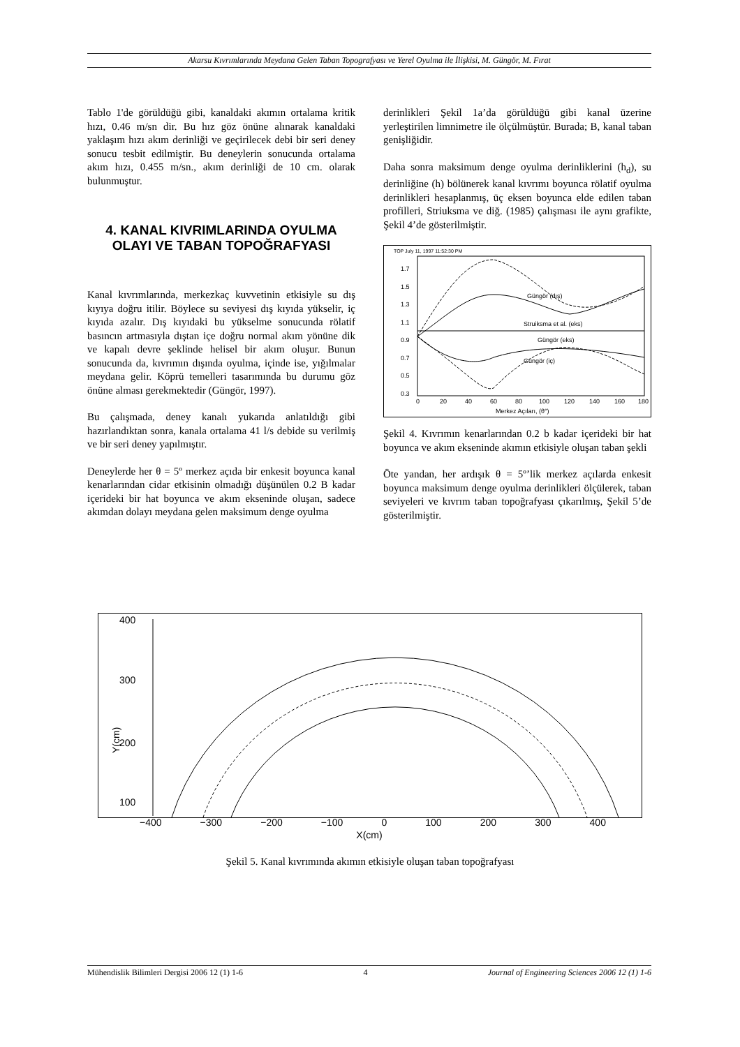Akarsu Kıvrımlarında Meydana Gelen Taban Topografyası ve Yerel Oyulma ile İlişkisi, M. Güngör, M. Fırat
Tablo 1'de görüldüğü gibi, kanaldaki akımın ortalama kritik hızı, 0.46 m/sn dir. Bu hız göz önüne alınarak kanaldaki yaklaşım hızı akım derinliği ve geçirilecek debi bir seri deney sonucu tesbit edilmiştir. Bu deneylerin sonucunda ortalama akım hızı, 0.455 m/sn., akım derinliği de 10 cm. olarak bulunmuştur.
4. KANAL KIVRIMLARINDA OYULMA OLAYI VE TABAN TOPOĞRAFYASI
Kanal kıvrımlarında, merkezkaç kuvvetinin etkisiyle su dış kıyıya doğru itilir. Böylece su seviyesi dış kıyıda yükselir, iç kıyıda azalır. Dış kıyıdaki bu yükselme sonucunda rölatif basıncın artmasıyla dıştan içe doğru normal akım yönüne dik ve kapalı devre şeklinde helisel bir akım oluşur. Bunun sonucunda da, kıvrımın dışında oyulma, içinde ise, yığılmalar meydana gelir. Köprü temelleri tasarımında bu durumu göz önüne alması gerekmektedir (Güngör, 1997).
Bu çalışmada, deney kanalı yukarıda anlatıldığı gibi hazırlandıktan sonra, kanala ortalama 41 l/s debide su verilmiş ve bir seri deney yapılmıştır.
Deneylerde her θ = 5º merkez açıda bir enkesit boyunca kanal kenarlarından cidar etkisinin olmadığı düşünülen 0.2 B kadar içerideki bir hat boyunca ve akım ekseninde oluşan, sadece akımdan dolayı meydana gelen maksimum denge oyulma
derinlikleri Şekil 1a’da görüldüğü gibi kanal üzerine yerleştirilen limnimetre ile ölçülmüştür. Burada; B, kanal taban genişliğidir.
Daha sonra maksimum denge oyulma derinliklerini (h<sub>d</sub>), su derinliğine (h) bölünerek kanal kıvrımı boyunca rölatif oyulma derinlikleri hesaplanmış, üç eksen boyunca elde edilen taban profilleri, Striuksma ve diğ. (1985) çalışması ile aynı grafikte, Şekil 4’de gösterilmiştir.
TOP July 11, 1997 11:52:30 PM
1.7
1.5
1.3
1.1
0.9
0.7
0.5
0.3
0
20
40
60
80
100
120
140
160
180
Merkez Açıları, (θ°)
Struiksma et al. (eks)
Güngör (eks)
Güngör (iç)
Güngör (dış)
Şekil 4. Kıvrımın kenarlarından 0.2 b kadar içerideki bir hat boyunca ve akım ekseninde akımın etkisiyle oluşan taban şekli
Öte yandan, her ardışık θ = 5º’lik merkez açılarda enkesit boyunca maksimum denge oyulma derinlikleri ölçülerek, taban seviyeleri ve kıvrım taban topoğrafyası çıkarılmış, Şekil 5’de gösterilmiştir.
400
300
200
100
Y(cm)
−400 −300 −200 −100 0 100 200 300 400
X(cm)
Şekil 5. Kanal kıvrımında akımın etkisiyle oluşan taban topoğrafyası
Mühendislik Bilimleri Dergisi 2006 12 (1) 1-6 4 Journal of Engineering Sciences 2006 12 (1) 1-6